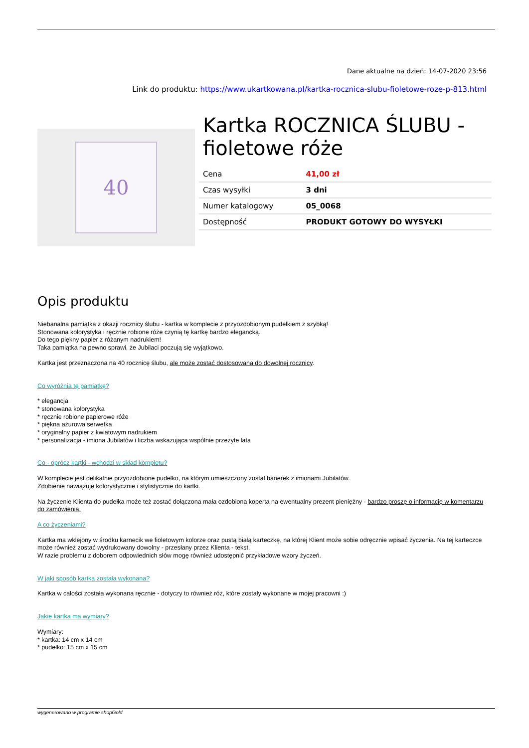Dane aktualne na dzień: 14-07-2020 23:56
Link do produktu: https://www.ukartkowana.pl/kartka-rocznica-slubu-fioletowe-roze-p-813.html
40
Kartka ROCZNICA ŚLUBU - fioletowe róże
| Cena | 41,00 zł |
| Czas wysyłki | 3 dni |
| Numer katalogowy | 05_0068 |
| Dostępność | PRODUKT GOTOWY DO WYSYŁKI |
Opis produktu
Niebanalna pamiątka z okazji rocznicy ślubu - kartka w komplecie z przyozdobionym pudełkiem z szybką!
Stonowana kolorystyka i ręcznie robione róże czynią tę kartkę bardzo elegancką.
Do tego piękny papier z różanym nadrukiem!
Taka pamiątka na pewno sprawi, że Jubilaci poczują się wyjątkowo.
Kartka jest przeznaczona na 40 rocznicę ślubu, ale może zostać dostosowana do dowolnej rocznicy.
Co wyróżnia tę pamiątkę?
* elegancja
* stonowana kolorystyka
* ręcznie robione papierowe róże
* piękna ażurowa serwetka
* oryginalny papier z kwiatowym nadrukiem
* personalizacja - imiona Jubilatów i liczba wskazująca wspólnie przeżyte lata
Co - oprócz kartki - wchodzi w skład kompletu?
W komplecie jest delikatnie przyozdobione pudełko, na którym umieszczony został banerek z imionami Jubilatów.
Zdobienie nawiązuje kolorystycznie i stylistycznie do kartki.
Na życzenie Klienta do pudełka może też zostać dołączona mała ozdobiona koperta na ewentualny prezent pieniężny - bardzo proszę o informację w komentarzu do zamówienia.
A co życzeniami?
Kartka ma wklejony w środku karnecik we fioletowym kolorze oraz pustą białą karteczkę, na której Klient może sobie odręcznie wpisać życzenia. Na tej karteczce może również zostać wydrukowany dowolny - przesłany przez Klienta - tekst.
W razie problemu z doborem odpowiednich słów mogę również udostępnić przykładowe wzory życzeń.
W jaki sposób kartka została wykonana?
Kartka w całości została wykonana ręcznie - dotyczy to również róż, które zostały wykonane w mojej pracowni :)
Jakie kartka ma wymiary?
Wymiary:
* kartka: 14 cm x 14 cm
* pudełko: 15 cm x 15 cm
wygenerowano w programie shopGold